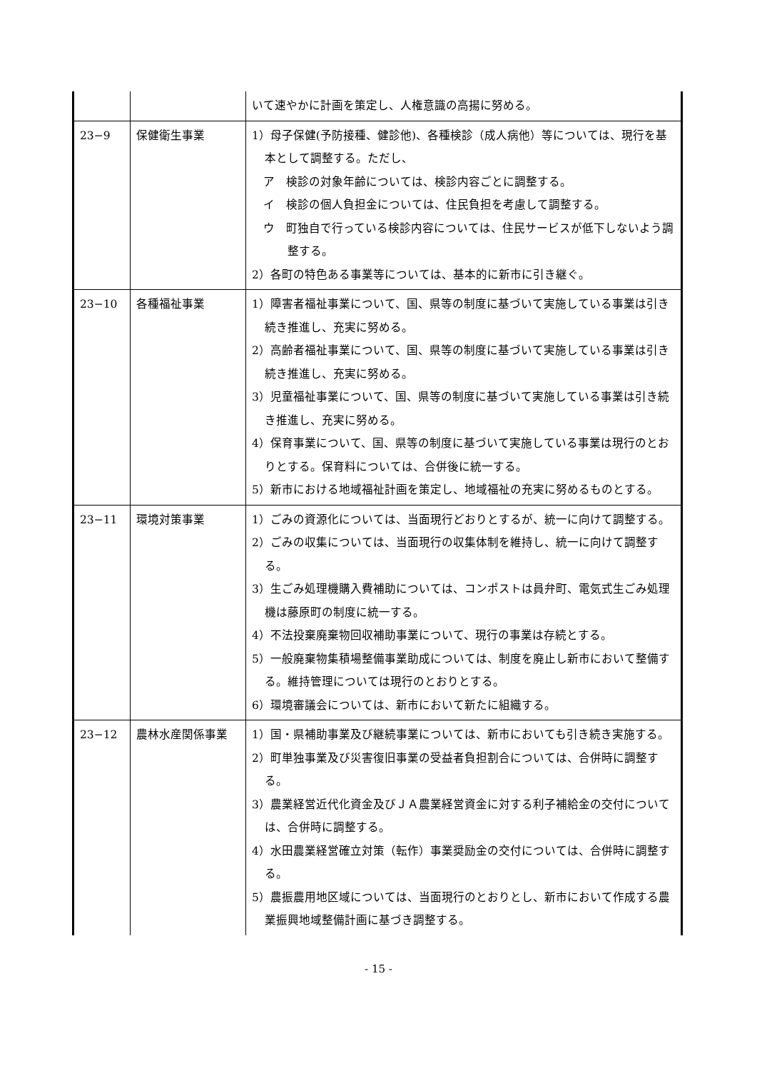| | | いて速やかに計画を策定し、人権意識の高揚に努める。 |
| 23−9 | 保健衛生事業 | 1）母子保健(予防接種、健診他)、各種検診（成人病他）等については、現行を基本として調整する。ただし、 ア 検診の対象年齢については、検診内容ごとに調整する。 イ 検診の個人負担金については、住民負担を考慮して調整する。 ウ 町独自で行っている検診内容については、住民サービスが低下しないよう調整する。 2）各町の特色ある事業等については、基本的に新市に引き継ぐ。 |
| 23−10 | 各種福祉事業 | 1）障害者福祉事業について、国、県等の制度に基づいて実施している事業は引き続き推進し、充実に努める。 2）高齢者福祉事業について、国、県等の制度に基づいて実施している事業は引き続き推進し、充実に努める。 3）児童福祉事業について、国、県等の制度に基づいて実施している事業は引き続き推進し、充実に努める。 4）保育事業について、国、県等の制度に基づいて実施している事業は現行のとおりとする。保育料については、合併後に統一する。 5）新市における地域福祉計画を策定し、地域福祉の充実に努めるものとする。 |
| 23−11 | 環境対策事業 | 1）ごみの資源化については、当面現行どおりとするが、統一に向けて調整する。 2）ごみの収集については、当面現行の収集体制を維持し、統一に向けて調整する。 3）生ごみ処理機購入費補助については、コンポストは員弁町、電気式生ごみ処理機は藤原町の制度に統一する。 4）不法投棄廃棄物回収補助事業について、現行の事業は存続とする。 5）一般廃棄物集積場整備事業助成については、制度を廃止し新市において整備する。維持管理については現行のとおりとする。 6）環境審議会については、新市において新たに組織する。 |
| 23−12 | 農林水産関係事業 | 1）国・県補助事業及び継続事業については、新市においても引き続き実施する。 2）町単独事業及び災害復旧事業の受益者負担割合については、合併時に調整する。 3）農業経営近代化資金及びＪＡ農業経営資金に対する利子補給金の交付については、合併時に調整する。 4）水田農業経営確立対策（転作）事業奨励金の交付については、合併時に調整する。 5）農振農用地区域については、当面現行のとおりとし、新市において作成する農業振興地域整備計画に基づき調整する。 |
- 15 -